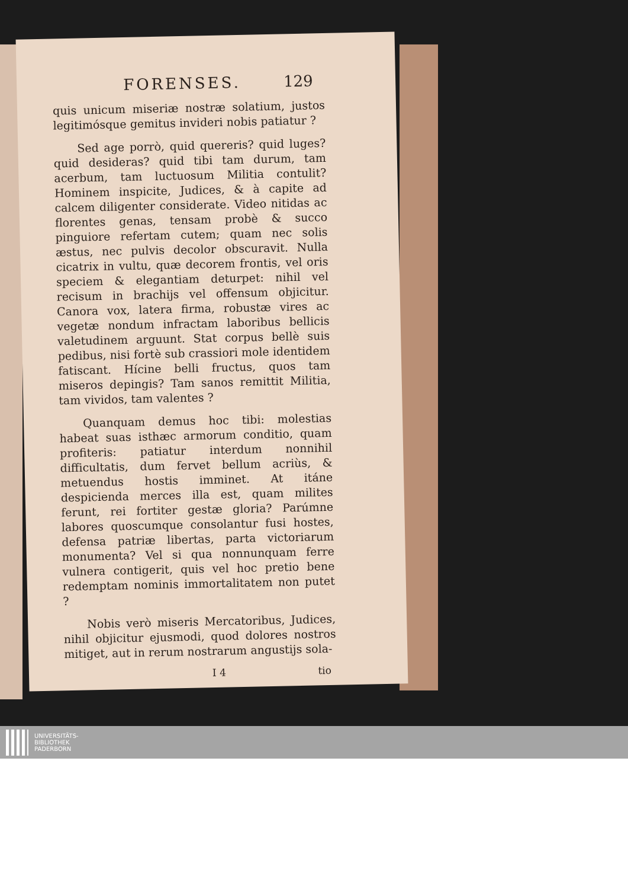FORENSES. 129
quis unicum miseriæ nostræ solatium, justos legitimósque gemitus invideri nobis patiatur ?
Sed age porrò, quid quereris? quid luges? quid desideras? quid tibi tam durum, tam acerbum, tam luctuosum Militia contulit? Hominem inspicite, Judices, & à capite ad calcem diligenter considerate. Video nitidas ac florentes genas, tensam probè & succo pinguiore refertam cutem; quam nec solis æstus, nec pulvis decolor obscuravit. Nulla cicatrix in vultu, quæ decorem frontis, vel oris speciem & elegantiam deturpet: nihil vel recisum in brachijs vel offensum objicitur. Canora vox, latera firma, robustæ vires ac vegetæ nondum infractam laboribus bellicis valetudinem arguunt. Stat corpus bellè suis pedibus, nisi fortè sub crassiori mole identidem fatiscant. Hícine belli fructus, quos tam miseros depingis? Tam sanos remittit Militia, tam vividos, tam valentes ?
Quanquam demus hoc tibi: molestias habeat suas isthæc armorum conditio, quam profiteris: patiatur interdum nonnihil difficultatis, dum fervet bellum acriùs, & metuendus hostis imminet. At itáne despicienda merces illa est, quam milites ferunt, rei fortiter gestæ gloria? Parúmne labores quoscumque consolantur fusi hostes, defensa patriæ libertas, parta victoriarum monumenta? Vel si qua nonnunquam ferre vulnera contigerit, quis vel hoc pretio bene redemptam nominis immortalitatem non putet ?
Nobis verò miseris Mercatoribus, Judices, nihil objicitur ejusmodi, quod dolores nostros mitiget, aut in rerum nostrarum angustijs sola-
I 4 tio
UNIVERSITÄTS-
BIBLIOTHEK
PADERBORN